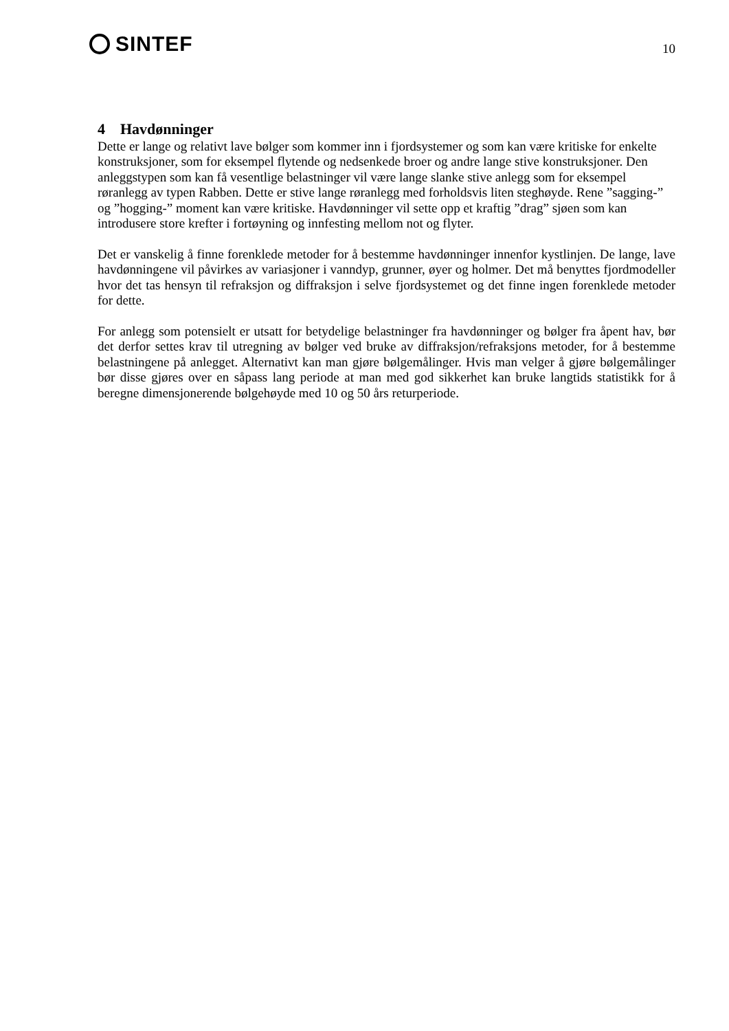SINTEF
10
4 Havdønninger
Dette er lange og relativt lave bølger som kommer inn i fjordsystemer og som kan være kritiske for enkelte konstruksjoner, som for eksempel flytende og nedsenkede broer og andre lange stive konstruksjoner. Den anleggstypen som kan få vesentlige belastninger vil være lange slanke stive anlegg som for eksempel røranlegg av typen Rabben. Dette er stive lange røranlegg med forholdsvis liten steghøyde. Rene ”sagging-” og ”hogging-” moment kan være kritiske. Havdønninger vil sette opp et kraftig ”drag” sjøen som kan introdusere store krefter i fortøyning og innfesting mellom not og flyter.
Det er vanskelig å finne forenklede metoder for å bestemme havdønninger innenfor kystlinjen. De lange, lave havdønningene vil påvirkes av variasjoner i vanndyp, grunner, øyer og holmer. Det må benyttes fjordmodeller hvor det tas hensyn til refraksjon og diffraksjon i selve fjordsystemet og det finne ingen forenklede metoder for dette.
For anlegg som potensielt er utsatt for betydelige belastninger fra havdønninger og bølger fra åpent hav, bør det derfor settes krav til utregning av bølger ved bruke av diffraksjon/refraksjons metoder, for å bestemme belastningene på anlegget. Alternativt kan man gjøre bølgemålinger. Hvis man velger å gjøre bølgemålinger bør disse gjøres over en såpass lang periode at man med god sikkerhet kan bruke langtids statistikk for å beregne dimensjonerende bølgehøyde med 10 og 50 års returperiode.